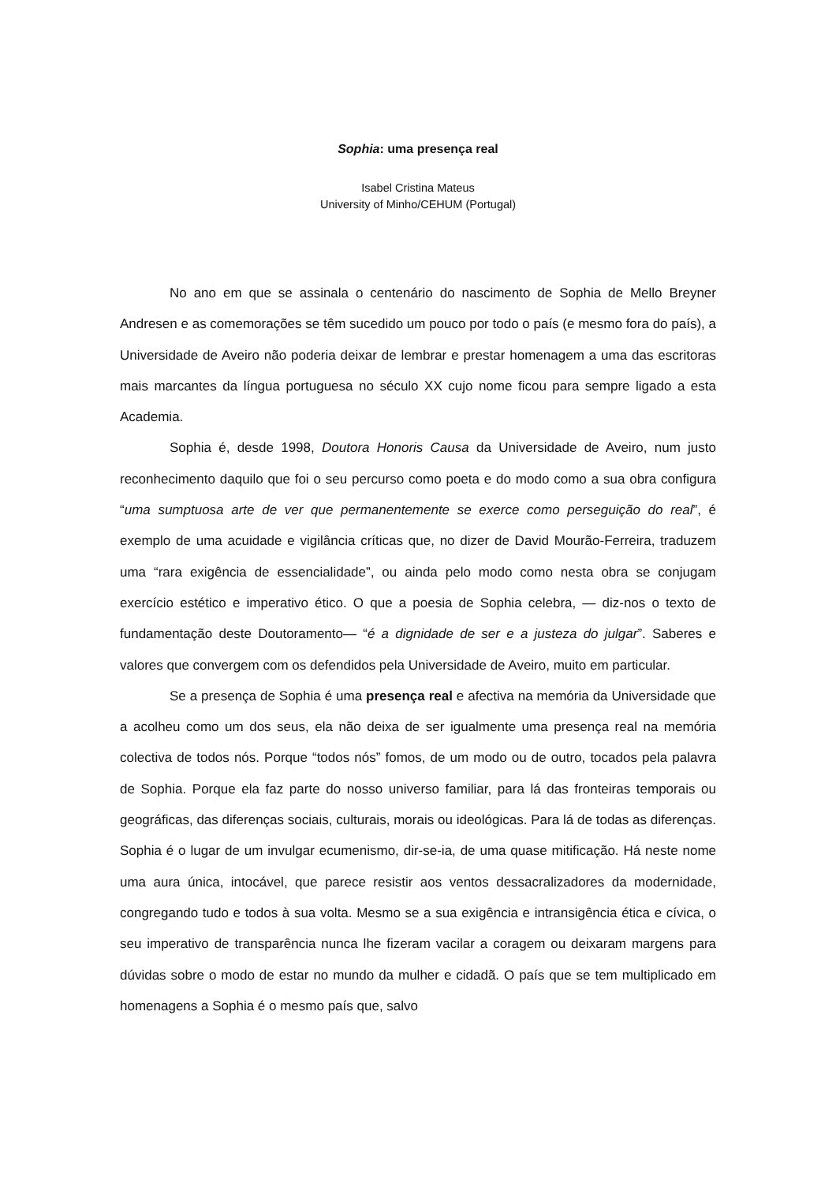Sophia: uma presença real
Isabel Cristina Mateus
University of Minho/CEHUM (Portugal)
No ano em que se assinala o centenário do nascimento de Sophia de Mello Breyner Andresen e as comemorações se têm sucedido um pouco por todo o país (e mesmo fora do país), a Universidade de Aveiro não poderia deixar de lembrar e prestar homenagem a uma das escritoras mais marcantes da língua portuguesa no século XX cujo nome ficou para sempre ligado a esta Academia.
Sophia é, desde 1998, Doutora Honoris Causa da Universidade de Aveiro, num justo reconhecimento daquilo que foi o seu percurso como poeta e do modo como a sua obra configura “uma sumptuosa arte de ver que permanentemente se exerce como perseguição do real”, é exemplo de uma acuidade e vigilância críticas que, no dizer de David Mourão-Ferreira, traduzem uma “rara exigência de essencialidade”, ou ainda pelo modo como nesta obra se conjugam exercício estético e imperativo ético. O que a poesia de Sophia celebra, — diz-nos o texto de fundamentação deste Doutoramento— “é a dignidade de ser e a justeza do julgar”. Saberes e valores que convergem com os defendidos pela Universidade de Aveiro, muito em particular.
Se a presença de Sophia é uma presença real e afectiva na memória da Universidade que a acolheu como um dos seus, ela não deixa de ser igualmente uma presença real na memória colectiva de todos nós. Porque “todos nós” fomos, de um modo ou de outro, tocados pela palavra de Sophia. Porque ela faz parte do nosso universo familiar, para lá das fronteiras temporais ou geográficas, das diferenças sociais, culturais, morais ou ideológicas. Para lá de todas as diferenças. Sophia é o lugar de um invulgar ecumenismo, dir-se-ia, de uma quase mitificação. Há neste nome uma aura única, intocável, que parece resistir aos ventos dessacralizadores da modernidade, congregando tudo e todos à sua volta. Mesmo se a sua exigência e intransigência ética e cívica, o seu imperativo de transparência nunca lhe fizeram vacilar a coragem ou deixaram margens para dúvidas sobre o modo de estar no mundo da mulher e cidadã. O país que se tem multiplicado em homenagens a Sophia é o mesmo país que, salvo